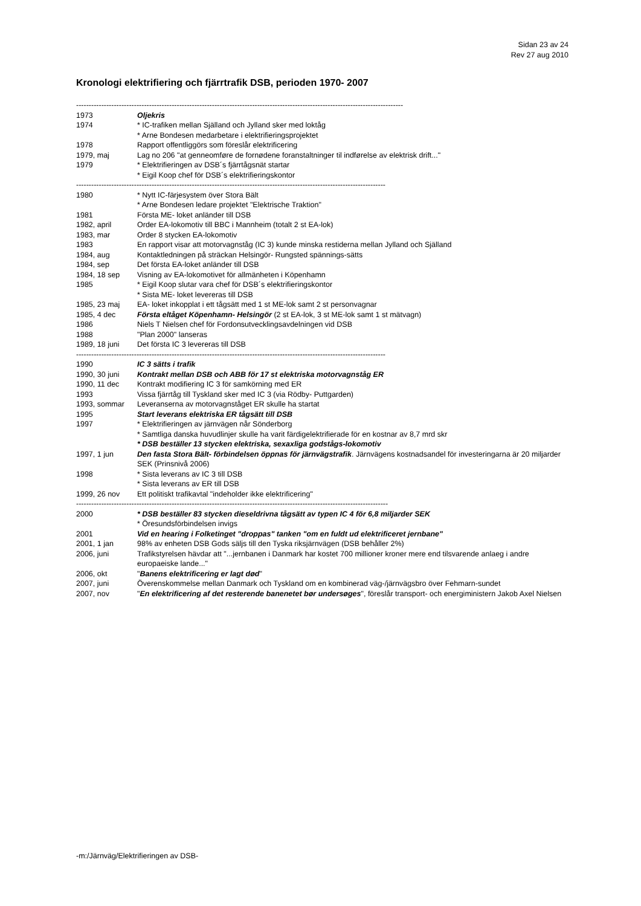Sidan 23 av 24
Rev 27 aug 2010
Kronologi elektrifiering och fjärrtrafik DSB, perioden 1970- 2007
----------------------------------------------------------------------------------------------------------------------------------
1973 Oljekris
1974 * IC-trafiken mellan Själland och Jylland sker med loktåg
* Arne Bondesen medarbetare i elektrifieringsprojektet
1978 Rapport offentliggörs som föreslår elektrificering
1979, maj Lag no 206 "at genneomføre de fornødene foranstaltninger til indførelse av elektrisk drift..."
1979 * Elektrifieringen av DSB´s fjärrtågsnät startar
* Eigil Koop chef för DSB´s elektrifieringskontor
---------------------------------------------------------------------------------------------------------------------------
1980 * Nytt IC-färjesystem över Stora Bält
* Arne Bondesen ledare projektet "Elektrische Traktion"
1981 Första ME- loket anländer till DSB
1982, april Order EA-lokomotiv till BBC i Mannheim (totalt 2 st EA-lok)
1983, mar Order 8 stycken EA-lokomotiv
1983 En rapport visar att motorvagnståg (IC 3) kunde minska restiderna mellan Jylland och Själland
1984, aug Kontaktledningen på sträckan Helsingör- Rungsted spännings-sätts
1984, sep Det första EA-loket anländer till DSB
1984, 18 sep Visning av EA-lokomotivet för allmänheten i Köpenhamn
1985 * Eigil Koop slutar vara chef för DSB´s elektrifieringskontor
* Sista ME- loket levereras till DSB
1985, 23 maj EA- loket inkopplat i ett tågsätt med 1 st ME-lok samt 2 st personvagnar
1985, 4 dec Första eltåget Köpenhamn- Helsingör (2 st EA-lok, 3 st ME-lok samt 1 st mätvagn)
1986 Niels T Nielsen chef för Fordonsutvecklingsavdelningen vid DSB
1988 "Plan 2000" lanseras
1989, 18 juni Det första IC 3 levereras till DSB
---------------------------------------------------------------------------------------------------------------------------
1990 IC 3 sätts i trafik
1990, 30 juni Kontrakt mellan DSB och ABB för 17 st elektriska motorvagnståg ER
1990, 11 dec Kontrakt modifiering IC 3 för samkörning med ER
1993 Vissa fjärrtåg till Tyskland sker med IC 3 (via Rödby- Puttgarden)
1993, sommar Leveranserna av motorvagnståget ER skulle ha startat
1995 Start leverans elektriska ER tågsätt till DSB
1997 * Elektrifieringen av järnvägen når Sönderborg
* Samtliga danska huvudlinjer skulle ha varit färdigelektrifierade för en kostnar av 8,7 mrd skr
* DSB beställer 13 stycken elektriska, sexaxliga godstågs-lokomotiv
1997, 1 jun Den fasta Stora Bält- förbindelsen öppnas för järnvägstrafik. Järnvägens kostnadsandel för investeringarna är 20 miljarder SEK (Prinsnivå 2006)
1998 * Sista leverans av IC 3 till DSB
* Sista leverans av ER till DSB
1999, 26 nov Ett politiskt trafikavtal "indeholder ikke elektrificering"
----------------------------------------------------------------------------------------------------------------------------
2000 * DSB beställer 83 stycken dieseldrivna tågsätt av typen IC 4 för 6,8 miljarder SEK
* Öresundsförbindelsen invigs
2001 Vid en hearing i Folketinget "droppas" tanken "om en fuldt ud elektrificeret jernbane"
2001, 1 jan 98% av enheten DSB Gods säljs till den Tyska riksjärnvägen (DSB behåller 2%)
2006, juni Trafikstyrelsen hävdar att "...jernbanen i Danmark har kostet 700 millioner kroner mere end tilsvarende anlaeg i andre europaeiske lande..."
2006, okt "Banens elektrificering er lagt død"
2007, juni Överenskommelse mellan Danmark och Tyskland om en kombinerad väg-/järnvägsbro över Fehmarn-sundet
2007, nov "En elektrificering af det resterende banenetet bør undersøges", föreslår transport- och energiministern Jakob Axel Nielsen
-m:/Järnväg/Elektrifieringen av DSB-